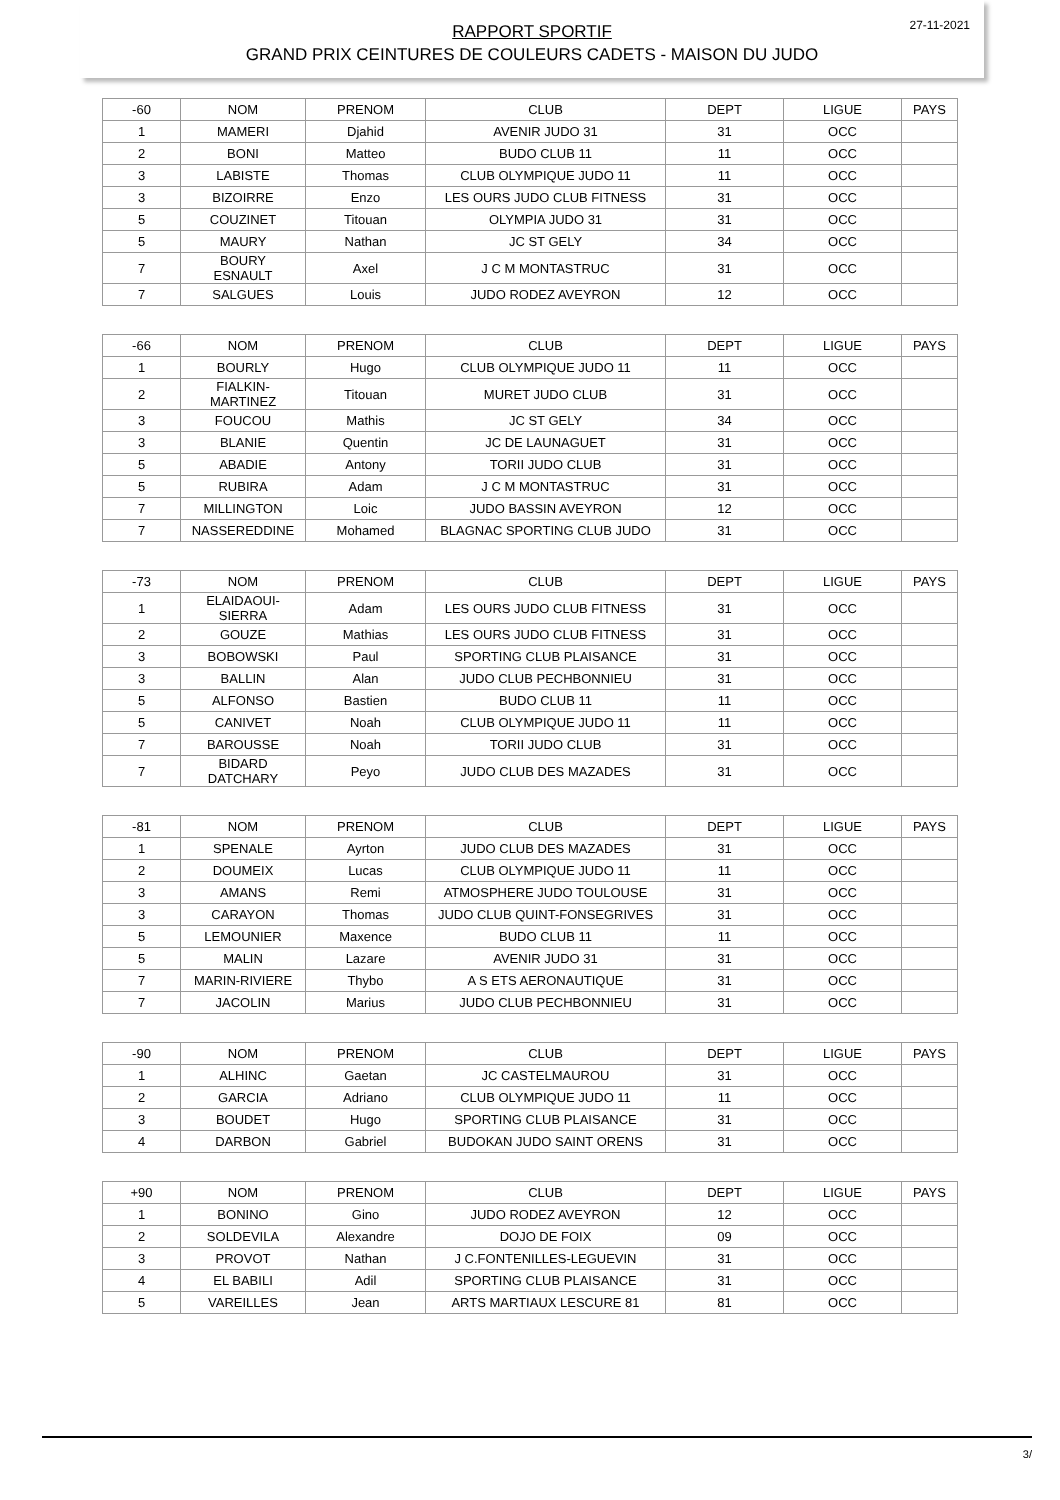27-11-2021
RAPPORT SPORTIF
GRAND PRIX CEINTURES DE COULEURS CADETS - MAISON DU JUDO
| -60 | NOM | PRENOM | CLUB | DEPT | LIGUE | PAYS |
| --- | --- | --- | --- | --- | --- | --- |
| 1 | MAMERI | Djahid | AVENIR JUDO 31 | 31 | OCC | |
| 2 | BONI | Matteo | BUDO CLUB 11 | 11 | OCC | |
| 3 | LABISTE | Thomas | CLUB OLYMPIQUE JUDO 11 | 11 | OCC | |
| 3 | BIZOIRRE | Enzo | LES OURS JUDO CLUB FITNESS | 31 | OCC | |
| 5 | COUZINET | Titouan | OLYMPIA JUDO 31 | 31 | OCC | |
| 5 | MAURY | Nathan | JC ST GELY | 34 | OCC | |
| 7 | BOURY ESNAULT | Axel | J C M MONTASTRUC | 31 | OCC | |
| 7 | SALGUES | Louis | JUDO RODEZ AVEYRON | 12 | OCC | |
| -66 | NOM | PRENOM | CLUB | DEPT | LIGUE | PAYS |
| --- | --- | --- | --- | --- | --- | --- |
| 1 | BOURLY | Hugo | CLUB OLYMPIQUE JUDO 11 | 11 | OCC | |
| 2 | FIALKIN- MARTINEZ | Titouan | MURET JUDO CLUB | 31 | OCC | |
| 3 | FOUCOU | Mathis | JC ST GELY | 34 | OCC | |
| 3 | BLANIE | Quentin | JC DE LAUNAGUET | 31 | OCC | |
| 5 | ABADIE | Antony | TORII JUDO CLUB | 31 | OCC | |
| 5 | RUBIRA | Adam | J C M MONTASTRUC | 31 | OCC | |
| 7 | MILLINGTON | Loic | JUDO BASSIN AVEYRON | 12 | OCC | |
| 7 | NASSEREDDINE | Mohamed | BLAGNAC SPORTING CLUB JUDO | 31 | OCC | |
| -73 | NOM | PRENOM | CLUB | DEPT | LIGUE | PAYS |
| --- | --- | --- | --- | --- | --- | --- |
| 1 | ELAIDAOUI- SIERRA | Adam | LES OURS JUDO CLUB FITNESS | 31 | OCC | |
| 2 | GOUZE | Mathias | LES OURS JUDO CLUB FITNESS | 31 | OCC | |
| 3 | BOBOWSKI | Paul | SPORTING CLUB PLAISANCE | 31 | OCC | |
| 3 | BALLIN | Alan | JUDO CLUB PECHBONNIEU | 31 | OCC | |
| 5 | ALFONSO | Bastien | BUDO CLUB 11 | 11 | OCC | |
| 5 | CANIVET | Noah | CLUB OLYMPIQUE JUDO 11 | 11 | OCC | |
| 7 | BAROUSSE | Noah | TORII JUDO CLUB | 31 | OCC | |
| 7 | BIDARD DATCHARY | Peyo | JUDO CLUB DES MAZADES | 31 | OCC | |
| -81 | NOM | PRENOM | CLUB | DEPT | LIGUE | PAYS |
| --- | --- | --- | --- | --- | --- | --- |
| 1 | SPENALE | Ayrton | JUDO CLUB DES MAZADES | 31 | OCC | |
| 2 | DOUMEIX | Lucas | CLUB OLYMPIQUE JUDO 11 | 11 | OCC | |
| 3 | AMANS | Remi | ATMOSPHERE JUDO TOULOUSE | 31 | OCC | |
| 3 | CARAYON | Thomas | JUDO CLUB QUINT-FONSEGRIVES | 31 | OCC | |
| 5 | LEMOUNIER | Maxence | BUDO CLUB 11 | 11 | OCC | |
| 5 | MALIN | Lazare | AVENIR JUDO 31 | 31 | OCC | |
| 7 | MARIN-RIVIERE | Thybo | A S ETS AERONAUTIQUE | 31 | OCC | |
| 7 | JACOLIN | Marius | JUDO CLUB PECHBONNIEU | 31 | OCC | |
| -90 | NOM | PRENOM | CLUB | DEPT | LIGUE | PAYS |
| --- | --- | --- | --- | --- | --- | --- |
| 1 | ALHINC | Gaetan | JC CASTELMAUROU | 31 | OCC | |
| 2 | GARCIA | Adriano | CLUB OLYMPIQUE JUDO 11 | 11 | OCC | |
| 3 | BOUDET | Hugo | SPORTING CLUB PLAISANCE | 31 | OCC | |
| 4 | DARBON | Gabriel | BUDOKAN JUDO SAINT ORENS | 31 | OCC | |
| +90 | NOM | PRENOM | CLUB | DEPT | LIGUE | PAYS |
| --- | --- | --- | --- | --- | --- | --- |
| 1 | BONINO | Gino | JUDO RODEZ AVEYRON | 12 | OCC | |
| 2 | SOLDEVILA | Alexandre | DOJO DE FOIX | 09 | OCC | |
| 3 | PROVOT | Nathan | J C.FONTENILLES-LEGUEVIN | 31 | OCC | |
| 4 | EL BABILI | Adil | SPORTING CLUB PLAISANCE | 31 | OCC | |
| 5 | VAREILLES | Jean | ARTS MARTIAUX LESCURE 81 | 81 | OCC | |
3/